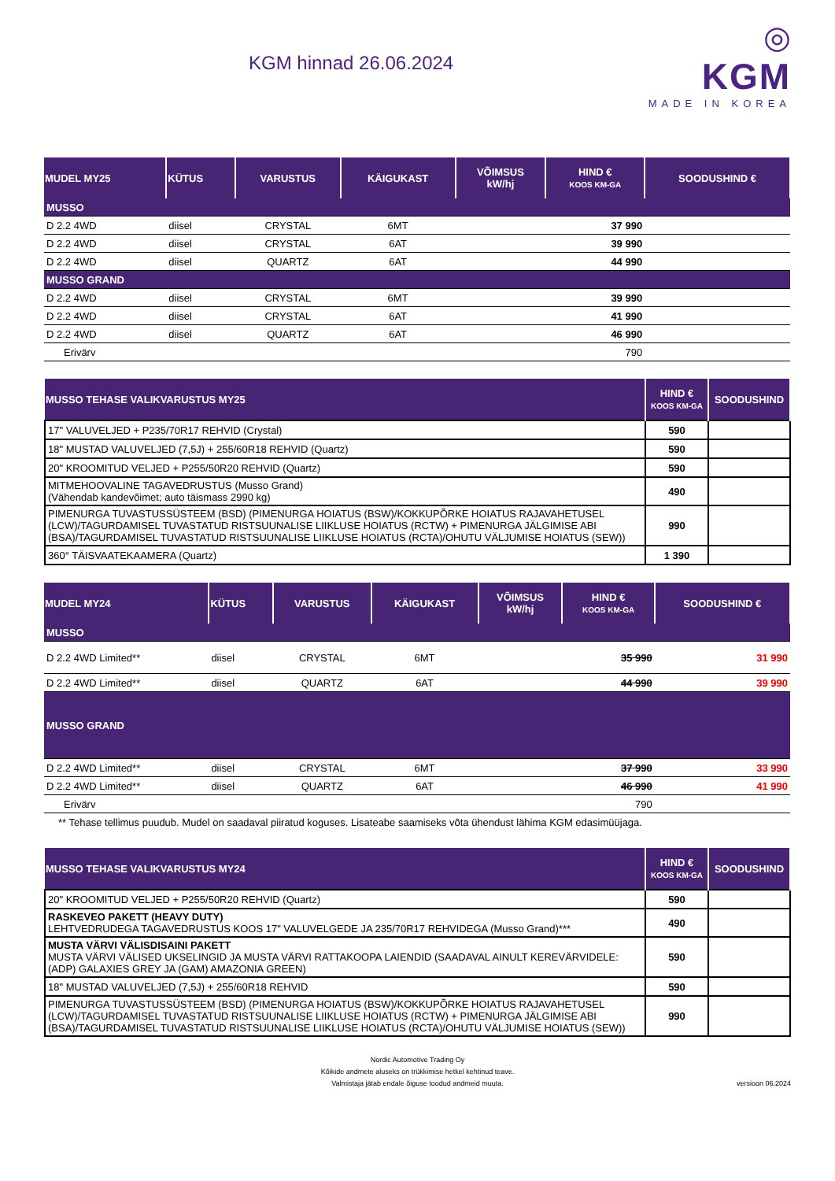KGM hinnad 26.06.2024
◎
KGM
MADE IN KOREA
| MUDEL MY25 | KÜTUS | VARUSTUS | KÄIGUKAST | VÕIMSUS kW/hj | HIND € KOOS KM-GA | SOODUSHIND € |
| --- | --- | --- | --- | --- | --- | --- |
| MUSSO | | | | | | |
| D 2.2 4WD | diisel | CRYSTAL | 6MT | | 37 990 | |
| D 2.2 4WD | diisel | CRYSTAL | 6AT | | 39 990 | |
| D 2.2 4WD | diisel | QUARTZ | 6AT | | 44 990 | |
| MUSSO GRAND | | | | | | |
| D 2.2 4WD | diisel | CRYSTAL | 6MT | | 39 990 | |
| D 2.2 4WD | diisel | CRYSTAL | 6AT | | 41 990 | |
| D 2.2 4WD | diisel | QUARTZ | 6AT | | 46 990 | |
| Erivärv | | | | | 790 | |
| MUSSO TEHASE VALIKVARUSTUS MY25 | HIND € KOOS KM-GA | SOODUSHIND |
| --- | --- | --- |
| 17" VALUVELJED + P235/70R17 REHVID (Crystal) | 590 | |
| 18" MUSTAD VALUVELJED (7,5J) + 255/60R18 REHVID (Quartz) | 590 | |
| 20" KROOMITUD VELJED + P255/50R20 REHVID (Quartz) | 590 | |
| MITMEHOOVALINE TAGAVEDRUSTUS (Musso Grand) (Vähendab kandevõimet; auto täismass 2990 kg) | 490 | |
| PIMENURGA TUVASTUSSÜSTEEM (BSD) (PIMENURGA HOIATUS (BSW)/KOKKUPÕRKE HOIATUS RAJAVAHETUSEL (LCW)/TAGURDAMISEL TUVASTATUD RISTSUUNALISE LIIKLUSE HOIATUS (RCTW) + PIMENURGA JÄLGIMISE ABI (BSA)/TAGURDAMISEL TUVASTATUD RISTSUUNALISE LIIKLUSE HOIATUS (RCTA)/OHUTU VÄLJUMISE HOIATUS (SEW)) | 990 | |
| 360° TÄISVAATEKAAMERA (Quartz) | 1 390 | |
| MUDEL MY24 | KÜTUS | VARUSTUS | KÄIGUKAST | VÕIMSUS kW/hj | HIND € KOOS KM-GA | SOODUSHIND € |
| --- | --- | --- | --- | --- | --- | --- |
| MUSSO | | | | | | |
| D 2.2 4WD Limited** | diisel | CRYSTAL | 6MT | | 35 990 | 31 990 |
| D 2.2 4WD Limited** | diisel | QUARTZ | 6AT | | 44 990 | 39 990 |
| MUSSO GRAND | | | | | | |
| D 2.2 4WD Limited** | diisel | CRYSTAL | 6MT | | 37 990 | 33 990 |
| D 2.2 4WD Limited** | diisel | QUARTZ | 6AT | | 46 990 | 41 990 |
| Erivärv | | | | | 790 | |
| ** Tehase tellimus puudub. Mudel on saadaval piiratud koguses. Lisateabe saamiseks võta ühendust lähima KGM edasimüüjaga. | | | | | | |
| MUSSO TEHASE VALIKVARUSTUS MY24 | HIND € KOOS KM-GA | SOODUSHIND |
| --- | --- | --- |
| 20" KROOMITUD VELJED + P255/50R20 REHVID (Quartz) | 590 | |
| RASKEVEO PAKETT (HEAVY DUTY) LEHTVEDRUDEGA TAGAVEDRUSTUS KOOS 17" VALUVELGEDE JA 235/70R17 REHVIDEGA (Musso Grand)*** | 490 | |
| MUSTA VÄRVI VÄLISDISAINI PAKETT MUSTA VÄRVI VÄLISED UKSELINGID JA MUSTA VÄRVI RATTAKOOPA LAIENDID (SAADAVAL AINULT KEREVÄRVIDELE: (ADP) GALAXIES GREY JA (GAM) AMAZONIA GREEN) | 590 | |
| 18" MUSTAD VALUVELJED (7,5J) + 255/60R18 REHVID | 590 | |
| PIMENURGA TUVASTUSSÜSTEEM (BSD) (PIMENURGA HOIATUS (BSW)/KOKKUPÕRKE HOIATUS RAJAVAHETUSEL (LCW)/TAGURDAMISEL TUVASTATUD RISTSUUNALISE LIIKLUSE HOIATUS (RCTW) + PIMENURGA JÄLGIMISE ABI (BSA)/TAGURDAMISEL TUVASTATUD RISTSUUNALISE LIIKLUSE HOIATUS (RCTA)/OHUTU VÄLJUMISE HOIATUS (SEW)) | 990 | |
Nordic Automotive Trading Oy
Kõikide andmete aluseks on trükkimise hetkel kehtinud teave.
Valmistaja jätab endale õiguse toodud andmeid muuta.
versioon 06.2024